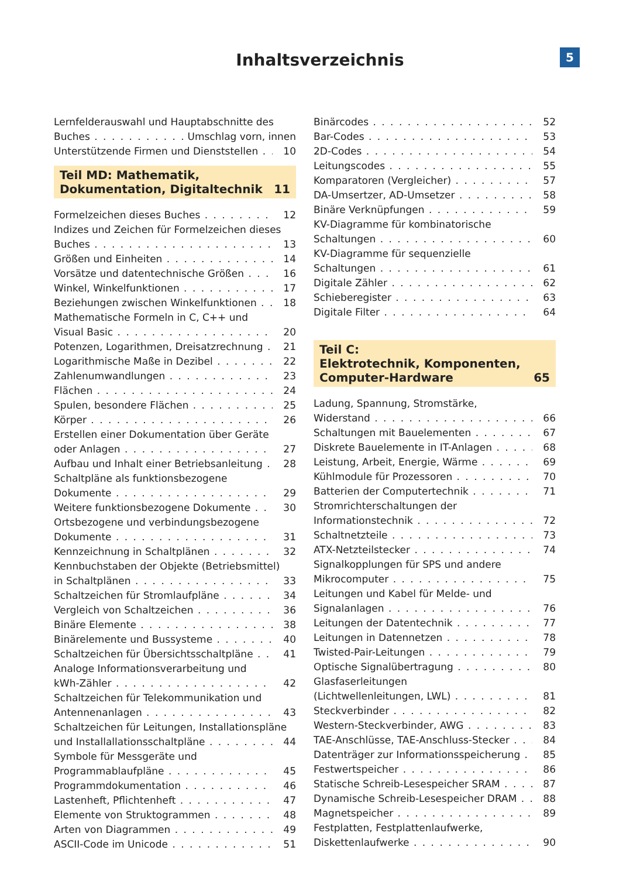5
Inhaltsverzeichnis
Lernfelderauswahl und Hauptabschnitte des
Buches Umschlag vorn, innen
Unterstützende Firmen und Dienststellen 10
Teil MD: Mathematik,
Dokumentation, Digitaltechnik 11
Formelzeichen dieses Buches 12
Indizes und Zeichen für Formelzeichen dieses
Buches 13
Größen und Einheiten 14
Vorsätze und datentechnische Größen 16
Winkel, Winkelfunktionen 17
Beziehungen zwischen Winkelfunktionen 18
Mathematische Formeln in C, C++ und
Visual Basic 20
Potenzen, Logarithmen, Dreisatzrechnung 21
Logarithmische Maße in Dezibel 22
Zahlenumwandlungen 23
Flächen 24
Spulen, besondere Flächen 25
Körper 26
Erstellen einer Dokumentation über Geräte
oder Anlagen 27
Aufbau und Inhalt einer Betriebsanleitung 28
Schaltpläne als funktionsbezogene
Dokumente 29
Weitere funktionsbezogene Dokumente 30
Ortsbezogene und verbindungsbezogene
Dokumente 31
Kennzeichnung in Schaltplänen 32
Kennbuchstaben der Objekte (Betriebsmittel)
in Schaltplänen 33
Schaltzeichen für Stromlaufpläne 34
Vergleich von Schaltzeichen 36
Binäre Elemente 38
Binärelemente und Bussysteme 40
Schaltzeichen für Übersichtsschaltpläne 41
Analoge Informationsverarbeitung und
kWh-Zähler 42
Schaltzeichen für Telekommunikation und
Antennenanlagen 43
Schaltzeichen für Leitungen, Installationspläne
und Installallationsschaltpläne 44
Symbole für Messgeräte und
Programmablaufpläne 45
Programmdokumentation 46
Lastenheft, Pflichtenheft 47
Elemente von Struktogrammen 48
Arten von Diagrammen 49
ASCII-Code im Unicode 51
Binärcodes 52
Bar-Codes 53
2D-Codes 54
Leitungscodes 55
Komparatoren (Vergleicher) 57
DA-Umsertzer, AD-Umsetzer 58
Binäre Verknüpfungen 59
KV-Diagramme für kombinatorische
Schaltungen 60
KV-Diagramme für sequenzielle
Schaltungen 61
Digitale Zähler 62
Schieberegister 63
Digitale Filter 64
Teil C:
Elektrotechnik, Komponenten,
Computer-Hardware 65
Ladung, Spannung, Stromstärke,
Widerstand 66
Schaltungen mit Bauelementen 67
Diskrete Bauelemente in IT-Anlagen 68
Leistung, Arbeit, Energie, Wärme 69
Kühlmodule für Prozessoren 70
Batterien der Computertechnik 71
Stromrichterschaltungen der
Informationstechnik 72
Schaltnetzteile 73
ATX-Netzteilstecker 74
Signalkopplungen für SPS und andere
Mikrocomputer 75
Leitungen und Kabel für Melde- und
Signalanlagen 76
Leitungen der Datentechnik 77
Leitungen in Datennetzen 78
Twisted-Pair-Leitungen 79
Optische Signalübertragung 80
Glasfaserleitungen
(Lichtwellenleitungen, LWL) 81
Steckverbinder 82
Western-Steckverbinder, AWG 83
TAE-Anschlüsse, TAE-Anschluss-Stecker 84
Datenträger zur Informationsspeicherung 85
Festwertspeicher 86
Statische Schreib-Lesespeicher SRAM 87
Dynamische Schreib-Lesespeicher DRAM 88
Magnetspeicher 89
Festplatten, Festplattenlaufwerke,
Diskettenlaufwerke 90